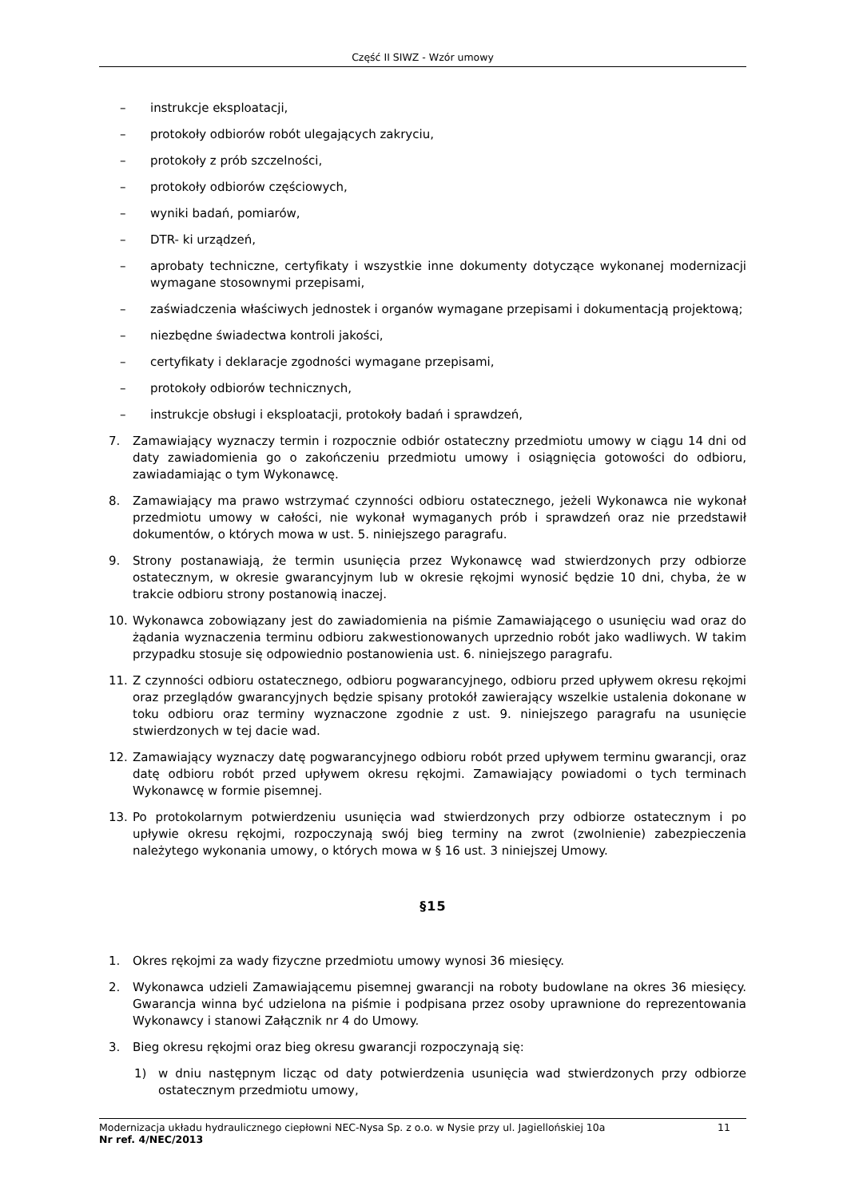Część II SIWZ - Wzór umowy
– instrukcje eksploatacji,
– protokoły odbiorów robót ulegających zakryciu,
– protokoły z prób szczelności,
– protokoły odbiorów częściowych,
– wyniki badań, pomiarów,
– DTR- ki urządzeń,
– aprobaty techniczne, certyfikaty i wszystkie inne dokumenty dotyczące wykonanej modernizacji wymagane stosownymi przepisami,
– zaświadczenia właściwych jednostek i organów wymagane przepisami i dokumentacją projektową;
– niezbędne świadectwa kontroli jakości,
– certyfikaty i deklaracje zgodności wymagane przepisami,
– protokoły odbiorów technicznych,
– instrukcje obsługi i eksploatacji, protokoły badań i sprawdzeń,
7. Zamawiający wyznaczy termin i rozpocznie odbiór ostateczny przedmiotu umowy w ciągu 14 dni od daty zawiadomienia go o zakończeniu przedmiotu umowy i osiągnięcia gotowości do odbioru, zawiadamiając o tym Wykonawcę.
8. Zamawiający ma prawo wstrzymać czynności odbioru ostatecznego, jeżeli Wykonawca nie wykonał przedmiotu umowy w całości, nie wykonał wymaganych prób i sprawdzeń oraz nie przedstawił dokumentów, o których mowa w ust. 5. niniejszego paragrafu.
9. Strony postanawiają, że termin usunięcia przez Wykonawcę wad stwierdzonych przy odbiorze ostatecznym, w okresie gwarancyjnym lub w okresie rękojmi wynosić będzie 10 dni, chyba, że w trakcie odbioru strony postanowią inaczej.
10. Wykonawca zobowiązany jest do zawiadomienia na piśmie Zamawiającego o usunięciu wad oraz do żądania wyznaczenia terminu odbioru zakwestionowanych uprzednio robót jako wadliwych. W takim przypadku stosuje się odpowiednio postanowienia ust. 6. niniejszego paragrafu.
11. Z czynności odbioru ostatecznego, odbioru pogwarancyjnego, odbioru przed upływem okresu rękojmi oraz przeglądów gwarancyjnych będzie spisany protokół zawierający wszelkie ustalenia dokonane w toku odbioru oraz terminy wyznaczone zgodnie z ust. 9. niniejszego paragrafu na usunięcie stwierdzonych w tej dacie wad.
12. Zamawiający wyznaczy datę pogwarancyjnego odbioru robót przed upływem terminu gwarancji, oraz datę odbioru robót przed upływem okresu rękojmi. Zamawiający powiadomi o tych terminach Wykonawcę w formie pisemnej.
13. Po protokolarnym potwierdzeniu usunięcia wad stwierdzonych przy odbiorze ostatecznym i po upływie okresu rękojmi, rozpoczynają swój bieg terminy na zwrot (zwolnienie) zabezpieczenia należytego wykonania umowy, o których mowa w § 16 ust. 3 niniejszej Umowy.
§15
1. Okres rękojmi za wady fizyczne przedmiotu umowy wynosi 36 miesięcy.
2. Wykonawca udzieli Zamawiającemu pisemnej gwarancji na roboty budowlane na okres 36 miesięcy. Gwarancja winna być udzielona na piśmie i podpisana przez osoby uprawnione do reprezentowania Wykonawcy i stanowi Załącznik nr 4 do Umowy.
3. Bieg okresu rękojmi oraz bieg okresu gwarancji rozpoczynają się:
1) w dniu następnym licząc od daty potwierdzenia usunięcia wad stwierdzonych przy odbiorze ostatecznym przedmiotu umowy,
Modernizacja układu hydraulicznego ciepłowni NEC-Nysa Sp. z o.o. w Nysie przy ul. Jagiellońskiej 10a 11
Nr ref. 4/NEC/2013